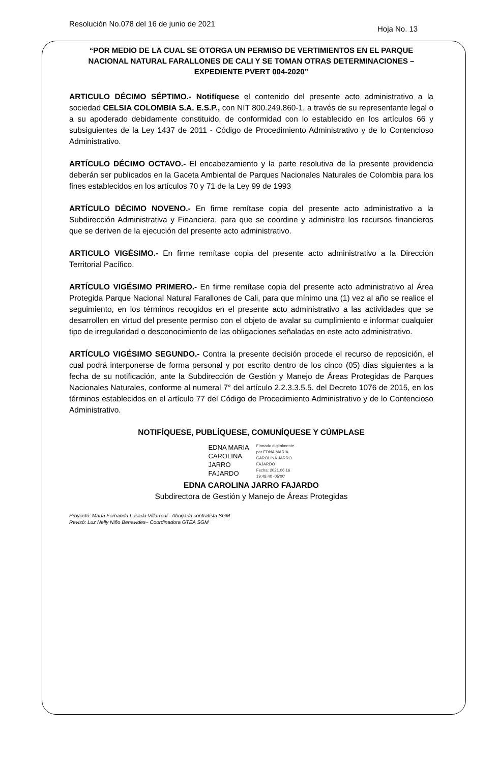Resolución No.078 del 16 de junio de 2021
Hoja No. 13
“POR MEDIO DE LA CUAL SE OTORGA UN PERMISO DE VERTIMIENTOS EN EL PARQUE NACIONAL NATURAL FARALLONES DE CALI Y SE TOMAN OTRAS DETERMINACIONES – EXPEDIENTE PVERT 004-2020”
ARTICULO DÉCIMO SÉPTIMO.- Notifíquese el contenido del presente acto administrativo a la sociedad CELSIA COLOMBIA S.A. E.S.P., con NIT 800.249.860-1, a través de su representante legal o a su apoderado debidamente constituido, de conformidad con lo establecido en los artículos 66 y subsiguientes de la Ley 1437 de 2011 - Código de Procedimiento Administrativo y de lo Contencioso Administrativo.
ARTÍCULO DÉCIMO OCTAVO.- El encabezamiento y la parte resolutiva de la presente providencia deberán ser publicados en la Gaceta Ambiental de Parques Nacionales Naturales de Colombia para los fines establecidos en los artículos 70 y 71 de la Ley 99 de 1993
ARTÍCULO DÉCIMO NOVENO.- En firme remítase copia del presente acto administrativo a la Subdirección Administrativa y Financiera, para que se coordine y administre los recursos financieros que se deriven de la ejecución del presente acto administrativo.
ARTICULO VIGÉSIMO.- En firme remítase copia del presente acto administrativo a la Dirección Territorial Pacífico.
ARTÍCULO VIGÉSIMO PRIMERO.- En firme remítase copia del presente acto administrativo al Área Protegida Parque Nacional Natural Farallones de Cali, para que mínimo una (1) vez al año se realice el seguimiento, en los términos recogidos en el presente acto administrativo a las actividades que se desarrollen en virtud del presente permiso con el objeto de avalar su cumplimiento e informar cualquier tipo de irregularidad o desconocimiento de las obligaciones señaladas en este acto administrativo.
ARTÍCULO VIGÉSIMO SEGUNDO.- Contra la presente decisión procede el recurso de reposición, el cual podrá interponerse de forma personal y por escrito dentro de los cinco (05) días siguientes a la fecha de su notificación, ante la Subdirección de Gestión y Manejo de Áreas Protegidas de Parques Nacionales Naturales, conforme al numeral 7° del artículo 2.2.3.3.5.5. del Decreto 1076 de 2015, en los términos establecidos en el artículo 77 del Código de Procedimiento Administrativo y de lo Contencioso Administrativo.
NOTIFÍQUESE, PUBLÍQUESE, COMUNÍQUESE Y CÚMPLASE
EDNA MARIA
CAROLINA
JARRO
FAJARDO
Firmado digitalmente
por EDNA MARIA
CAROLINA JARRO
FAJARDO
Fecha: 2021.06.16
19:48:40 -05'00'
EDNA CAROLINA JARRO FAJARDO
Subdirectora de Gestión y Manejo de Áreas Protegidas
Proyectó: María Fernanda Losada Villarreal - Abogada contratista SGM
Revisó: Luz Nelly Niño Benavides– Coordinadora GTEA SGM